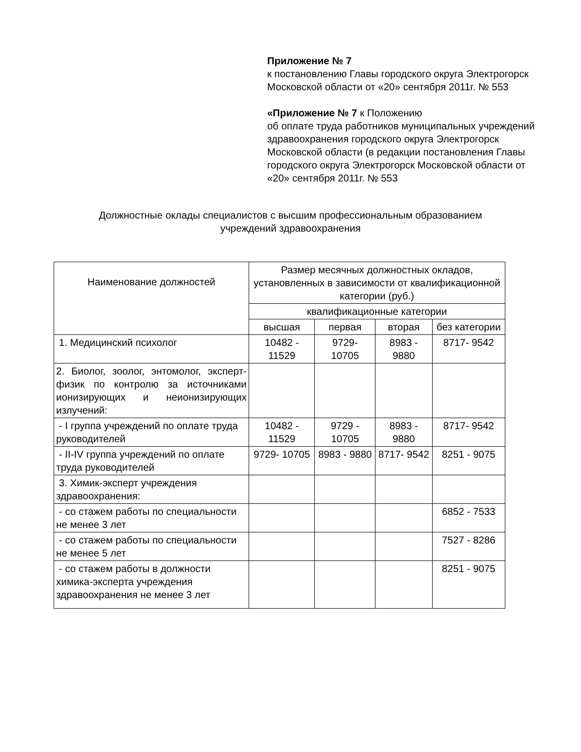Приложение № 7
к постановлению Главы городского округа Электрогорск Московской области от «20» сентября 2011г. № 553
«Приложение № 7 к Положению
об оплате труда работников муниципальных учреждений
здравоохранения городского округа Электрогорск Московской области (в редакции постановления Главы городского округа Электрогорск Московской области от «20» сентября 2011г. № 553
Должностные оклады специалистов с высшим профессиональным образованием
учреждений здравоохранения
| Наименование должностей | Размер месячных должностных окладов, установленных в зависимости от квалификационной категории (руб.) | | | |
| --- | --- | --- | --- | --- |
| | квалификационные категории | | | |
| | высшая | первая | вторая | без категории |
| 1. Медицинский психолог | 10482 - 11529 | 9729- 10705 | 8983 - 9880 | 8717- 9542 |
| 2. Биолог, зоолог, энтомолог, эксперт-физик по контролю за источниками ионизирующих и неионизирующих излучений: | | | | |
| - I группа учреждений по оплате труда руководителей | 10482 - 11529 | 9729 - 10705 | 8983 - 9880 | 8717- 9542 |
| - II-IV группа учреждений по оплате труда руководителей | 9729- 10705 | 8983 - 9880 | 8717- 9542 | 8251 - 9075 |
| 3. Химик-эксперт учреждения здравоохранения: | | | | |
| - со стажем работы по специальности не менее 3 лет | | | | 6852 - 7533 |
| - со стажем работы по специальности не менее 5 лет | | | | 7527 - 8286 |
| - со стажем работы в должности химика-эксперта учреждения здравоохранения не менее 3 лет | | | | 8251 - 9075 |